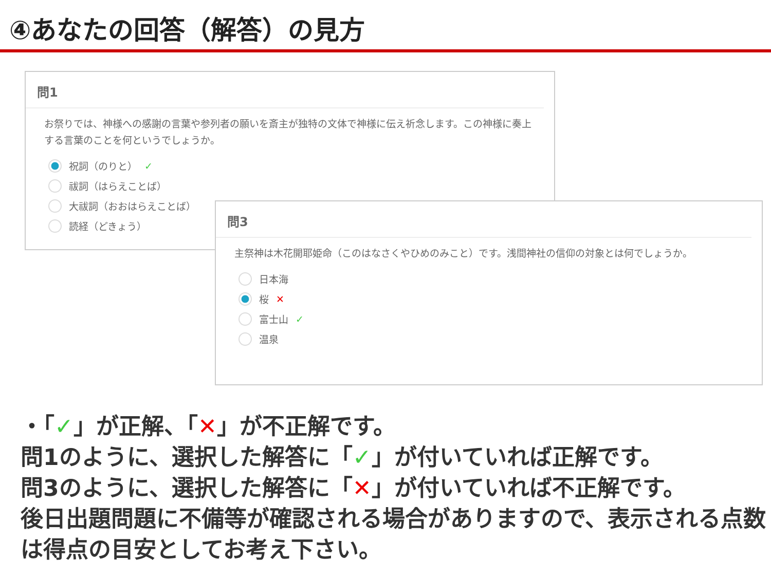④あなたの回答（解答）の見方
問1
お祭りでは、神様への感謝の言葉や参列者の願いを斎主が独特の文体で神様に伝え祈念します。この神様に奏上する言葉のことを何というでしょうか。
祝詞（のりと） ✓
祓詞（はらえことば）
大祓詞（おおはらえことば）
読経（どきょう）
問3
主祭神は木花開耶姫命（このはなさくやひめのみこと）です。浅間神社の信仰の対象とは何でしょうか。
日本海
桜 ✕
富士山 ✓
温泉
・「✓」が正解、「✕」が不正解です。
問1のように、選択した解答に「✓」が付いていれば正解です。
問3のように、選択した解答に「✕」が付いていれば不正解です。
後日出題問題に不備等が確認される場合がありますので、表示される点数は得点の目安としてお考え下さい。